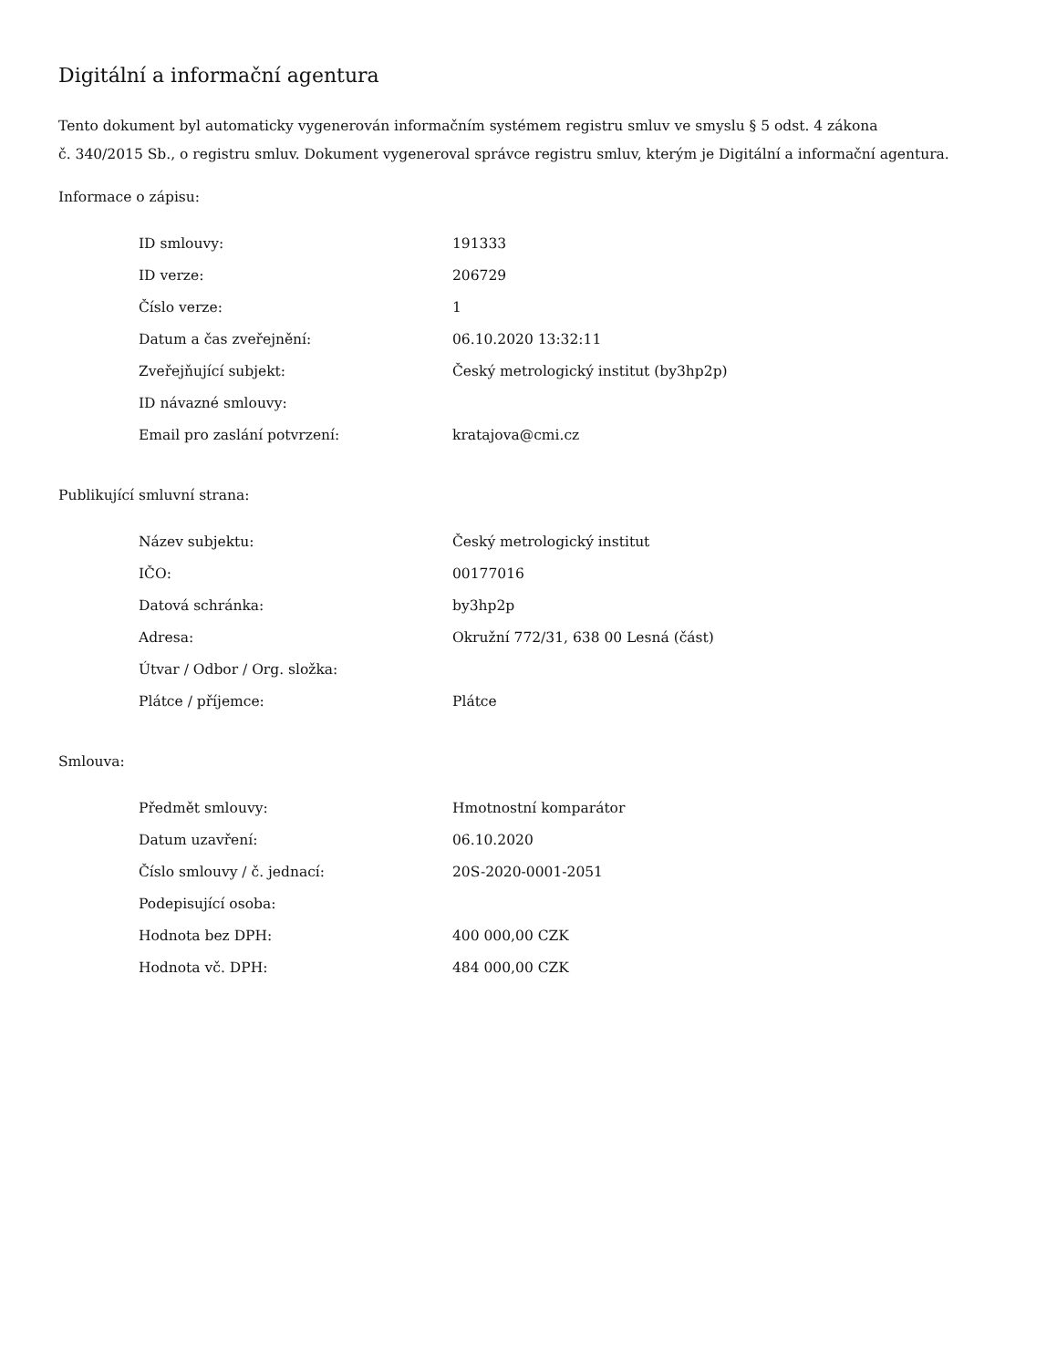Digitální a informační agentura
Tento dokument byl automaticky vygenerován informačním systémem registru smluv ve smyslu § 5 odst. 4 zákona
č. 340/2015 Sb., o registru smluv. Dokument vygeneroval správce registru smluv, kterým je Digitální a informační agentura.
Informace o zápisu:
| ID smlouvy: | 191333 |
| ID verze: | 206729 |
| Číslo verze: | 1 |
| Datum a čas zveřejnění: | 06.10.2020 13:32:11 |
| Zveřejňující subjekt: | Český metrologický institut (by3hp2p) |
| ID návazné smlouvy: | |
| Email pro zaslání potvrzení: | kratajova@cmi.cz |
Publikující smluvní strana:
| Název subjektu: | Český metrologický institut |
| IČO: | 00177016 |
| Datová schránka: | by3hp2p |
| Adresa: | Okružní 772/31, 638 00 Lesná (část) |
| Útvar / Odbor / Org. složka: | |
| Plátce / příjemce: | Plátce |
Smlouva:
| Předmět smlouvy: | Hmotnostní komparátor |
| Datum uzavření: | 06.10.2020 |
| Číslo smlouvy / č. jednací: | 20S-2020-0001-2051 |
| Podepisující osoba: | |
| Hodnota bez DPH: | 400 000,00 CZK |
| Hodnota vč. DPH: | 484 000,00 CZK |